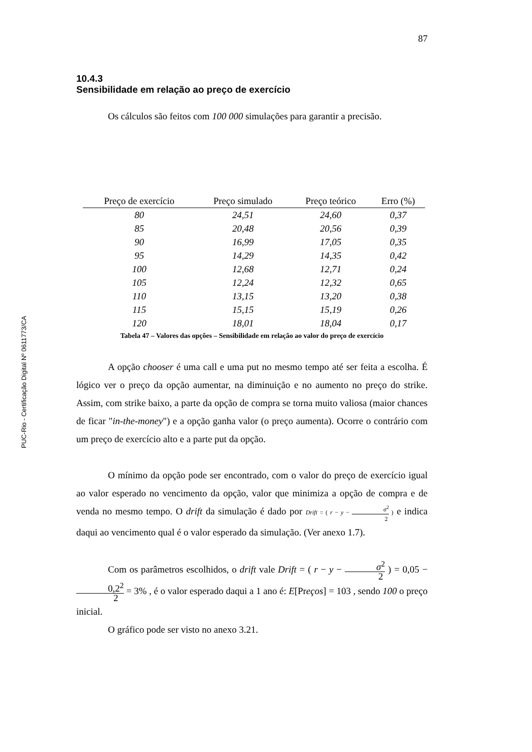PUC-Rio - Certificação Digital Nº 0611773/CA
87
10.4.3
Sensibilidade em relação ao preço de exercício
Os cálculos são feitos com 100 000 simulações para garantir a precisão.
| Preço de exercício | Preço simulado | Preço teórico | Erro (%) |
| --- | --- | --- | --- |
| 80 | 24,51 | 24,60 | 0,37 |
| 85 | 20,48 | 20,56 | 0,39 |
| 90 | 16,99 | 17,05 | 0,35 |
| 95 | 14,29 | 14,35 | 0,42 |
| 100 | 12,68 | 12,71 | 0,24 |
| 105 | 12,24 | 12,32 | 0,65 |
| 110 | 13,15 | 13,20 | 0,38 |
| 115 | 15,15 | 15,19 | 0,26 |
| 120 | 18,01 | 18,04 | 0,17 |
Tabela 47 – Valores das opções – Sensibilidade em relação ao valor do preço de exercício
A opção chooser é uma call e uma put no mesmo tempo até ser feita a escolha. É lógico ver o preço da opção aumentar, na diminuição e no aumento no preço do strike. Assim, com strike baixo, a parte da opção de compra se torna muito valiosa (maior chances de ficar "in-the-money") e a opção ganha valor (o preço aumenta). Ocorre o contrário com um preço de exercício alto e a parte put da opção.
O mínimo da opção pode ser encontrado, com o valor do preço de exercício igual ao valor esperado no vencimento da opção, valor que minimiza a opção de compra e de venda no mesmo tempo. O drift da simulação é dado por Drift = ( r − y − σ<sup>2</sup> 2 ) e indica daqui ao vencimento qual é o valor esperado da simulação. (Ver anexo 1.7).
Com os parâmetros escolhidos, o drift vale Drift = ( r − y − σ<sup>2</sup> 2 ) = 0,05 − 0,2<sup>2</sup> 2 = 3% , é o valor esperado daqui a 1 ano é: E[Preços] = 103 , sendo 100 o preço inicial.
O gráfico pode ser visto no anexo 3.21.